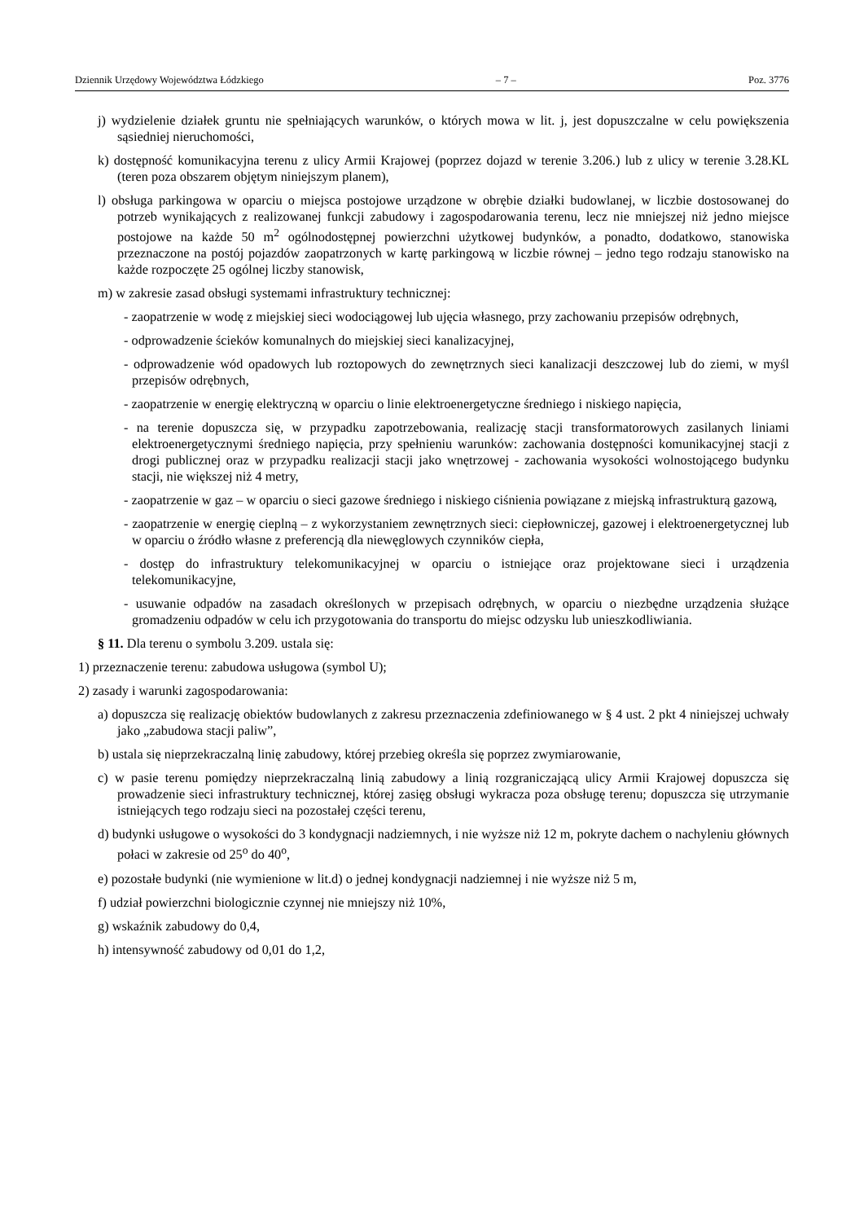Dziennik Urzędowy Województwa Łódzkiego – 7 – Poz. 3776
j) wydzielenie działek gruntu nie spełniających warunków, o których mowa w lit. j, jest dopuszczalne w celu powiększenia sąsiedniej nieruchomości,
k) dostępność komunikacyjna terenu z ulicy Armii Krajowej (poprzez dojazd w terenie 3.206.) lub z ulicy w terenie 3.28.KL (teren poza obszarem objętym niniejszym planem),
l) obsługa parkingowa w oparciu o miejsca postojowe urządzone w obrębie działki budowlanej, w liczbie dostosowanej do potrzeb wynikających z realizowanej funkcji zabudowy i zagospodarowania terenu, lecz nie mniejszej niż jedno miejsce postojowe na każde 50 m<sup>2</sup> ogólnodostępnej powierzchni użytkowej budynków, a ponadto, dodatkowo, stanowiska przeznaczone na postój pojazdów zaopatrzonych w kartę parkingową w liczbie równej – jedno tego rodzaju stanowisko na każde rozpoczęte 25 ogólnej liczby stanowisk,
m) w zakresie zasad obsługi systemami infrastruktury technicznej:
- zaopatrzenie w wodę z miejskiej sieci wodociągowej lub ujęcia własnego, przy zachowaniu przepisów odrębnych,
- odprowadzenie ścieków komunalnych do miejskiej sieci kanalizacyjnej,
- odprowadzenie wód opadowych lub roztopowych do zewnętrznych sieci kanalizacji deszczowej lub do ziemi, w myśl przepisów odrębnych,
- zaopatrzenie w energię elektryczną w oparciu o linie elektroenergetyczne średniego i niskiego napięcia,
- na terenie dopuszcza się, w przypadku zapotrzebowania, realizację stacji transformatorowych zasilanych liniami elektroenergetycznymi średniego napięcia, przy spełnieniu warunków: zachowania dostępności komunikacyjnej stacji z drogi publicznej oraz w przypadku realizacji stacji jako wnętrzowej - zachowania wysokości wolnostojącego budynku stacji, nie większej niż 4 metry,
- zaopatrzenie w gaz – w oparciu o sieci gazowe średniego i niskiego ciśnienia powiązane z miejską infrastrukturą gazową,
- zaopatrzenie w energię cieplną – z wykorzystaniem zewnętrznych sieci: ciepłowniczej, gazowej i elektroenergetycznej lub w oparciu o źródło własne z preferencją dla niewęglowych czynników ciepła,
- dostęp do infrastruktury telekomunikacyjnej w oparciu o istniejące oraz projektowane sieci i urządzenia telekomunikacyjne,
- usuwanie odpadów na zasadach określonych w przepisach odrębnych, w oparciu o niezbędne urządzenia służące gromadzeniu odpadów w celu ich przygotowania do transportu do miejsc odzysku lub unieszkodliwiania.
§ 11. Dla terenu o symbolu 3.209. ustala się:
1) przeznaczenie terenu: zabudowa usługowa (symbol U);
2) zasady i warunki zagospodarowania:
a) dopuszcza się realizację obiektów budowlanych z zakresu przeznaczenia zdefiniowanego w § 4 ust. 2 pkt 4 niniejszej uchwały jako „zabudowa stacji paliw”,
b) ustala się nieprzekraczalną linię zabudowy, której przebieg określa się poprzez zwymiarowanie,
c) w pasie terenu pomiędzy nieprzekraczalną linią zabudowy a linią rozgraniczającą ulicy Armii Krajowej dopuszcza się prowadzenie sieci infrastruktury technicznej, której zasięg obsługi wykracza poza obsługę terenu; dopuszcza się utrzymanie istniejących tego rodzaju sieci na pozostałej części terenu,
d) budynki usługowe o wysokości do 3 kondygnacji nadziemnych, i nie wyższe niż 12 m, pokryte dachem o nachyleniu głównych połaci w zakresie od 25<sup>o</sup> do 40<sup>o</sup>,
e) pozostałe budynki (nie wymienione w lit.d) o jednej kondygnacji nadziemnej i nie wyższe niż 5 m,
f) udział powierzchni biologicznie czynnej nie mniejszy niż 10%,
g) wskaźnik zabudowy do 0,4,
h) intensywność zabudowy od 0,01 do 1,2,